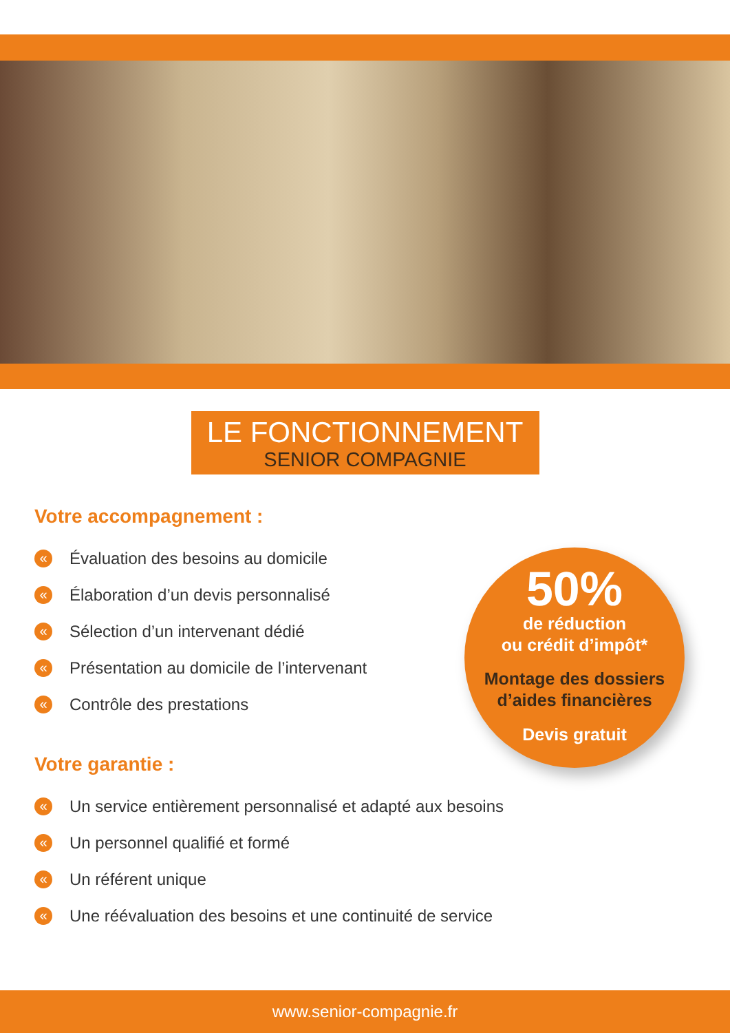LE FONCTIONNEMENT
SENIOR COMPAGNIE
Votre accompagnement :
« Évaluation des besoins au domicile
« Élaboration d’un devis personnalisé
« Sélection d’un intervenant dédié
« Présentation au domicile de l’intervenant
« Contrôle des prestations
Votre garantie :
« Un service entièrement personnalisé et adapté aux besoins
« Un personnel qualifié et formé
« Un référent unique
« Une réévaluation des besoins et une continuité de service
50%
de réduction
ou crédit d’impôt*
Montage des dossiers
d’aides financières
Devis gratuit
www.senior-compagnie.fr